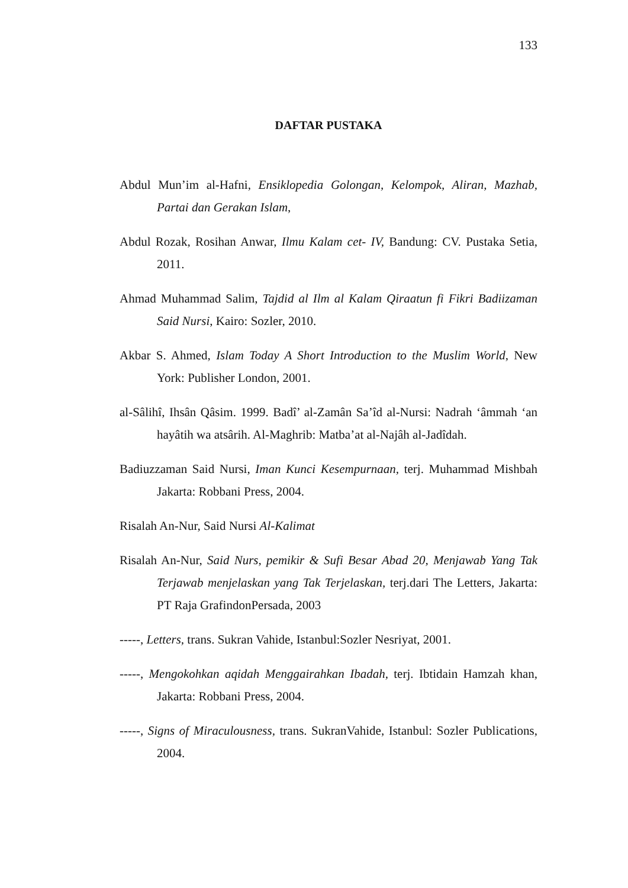133
DAFTAR PUSTAKA
Abdul Mun’im al-Hafni, Ensiklopedia Golongan, Kelompok, Aliran, Mazhab, Partai dan Gerakan Islam,
Abdul Rozak, Rosihan Anwar, Ilmu Kalam cet- IV, Bandung: CV. Pustaka Setia, 2011.
Ahmad Muhammad Salim, Tajdid al Ilm al Kalam Qiraatun fi Fikri Badiizaman Said Nursi, Kairo: Sozler, 2010.
Akbar S. Ahmed, Islam Today A Short Introduction to the Muslim World, New York: Publisher London, 2001.
al-Sâlihî, Ihsân Qâsim. 1999. Badî’ al-Zamân Sa’îd al-Nursi: Nadrah ‘âmmah ‘an hayâtih wa atsârih. Al-Maghrib: Matba’at al-Najâh al-Jadîdah.
Badiuzzaman Said Nursi, Iman Kunci Kesempurnaan, terj. Muhammad Mishbah Jakarta: Robbani Press, 2004.
Risalah An-Nur, Said Nursi Al-Kalimat
Risalah An-Nur, Said Nurs, pemikir & Sufi Besar Abad 20, Menjawab Yang Tak Terjawab menjelaskan yang Tak Terjelaskan, terj.dari The Letters, Jakarta: PT Raja GrafindonPersada, 2003
-----, Letters, trans. Sukran Vahide, Istanbul:Sozler Nesriyat, 2001.
-----, Mengokohkan aqidah Menggairahkan Ibadah, terj. Ibtidain Hamzah khan, Jakarta: Robbani Press, 2004.
-----, Signs of Miraculousness, trans. SukranVahide, Istanbul: Sozler Publications, 2004.